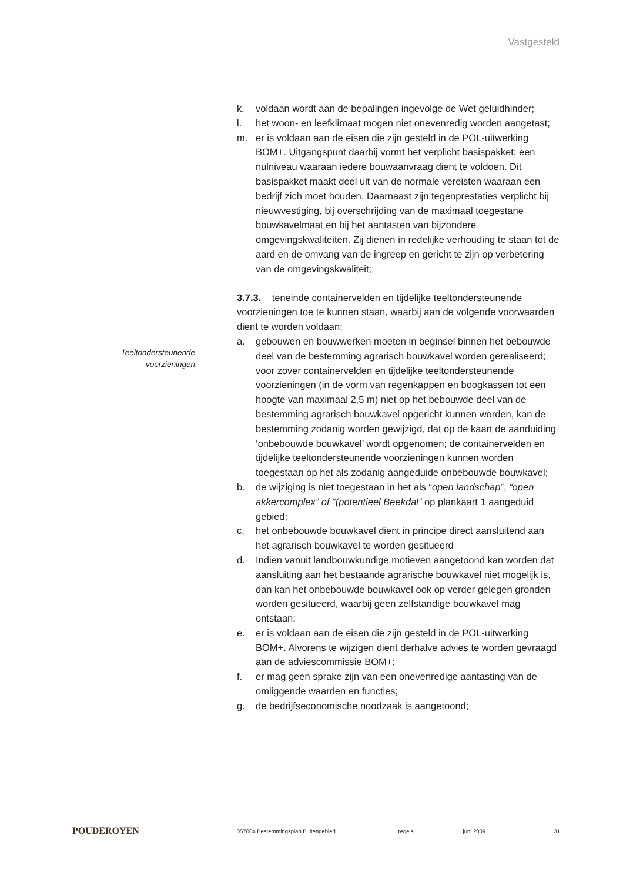Vastgesteld
Teeltondersteunende voorzieningen
k. voldaan wordt aan de bepalingen ingevolge de Wet geluidhinder;
l. het woon- en leefklimaat mogen niet onevenredig worden aangetast;
m. er is voldaan aan de eisen die zijn gesteld in de POL-uitwerking BOM+. Uitgangspunt daarbij vormt het verplicht basispakket; een nulniveau waaraan iedere bouwaanvraag dient te voldoen. Dit basispakket maakt deel uit van de normale vereisten waaraan een bedrijf zich moet houden. Daarnaast zijn tegenprestaties verplicht bij nieuwvestiging, bij overschrijding van de maximaal toegestane bouwkavelmaat en bij het aantasten van bijzondere omgevingskwaliteiten. Zij dienen in redelijke verhouding te staan tot de aard en de omvang van de ingreep en gericht te zijn op verbetering van de omgevingskwaliteit;
3.7.3. teneinde containervelden en tijdelijke teeltondersteunende voorzieningen toe te kunnen staan, waarbij aan de volgende voorwaarden dient te worden voldaan:
a. gebouwen en bouwwerken moeten in beginsel binnen het bebouwde deel van de bestemming agrarisch bouwkavel worden gerealiseerd; voor zover containervelden en tijdelijke teeltondersteunende voorzieningen (in de vorm van regenkappen en boogkassen tot een hoogte van maximaal 2,5 m) niet op het bebouwde deel van de bestemming agrarisch bouwkavel opgericht kunnen worden, kan de bestemming zodanig worden gewijzigd, dat op de kaart de aanduiding ‘onbebouwde bouwkavel’ wordt opgenomen; de containervelden en tijdelijke teeltondersteunende voorzieningen kunnen worden toegestaan op het als zodanig aangeduide onbebouwde bouwkavel;
b. de wijziging is niet toegestaan in het als “open landschap”, “open akkercomplex” of “(potentieel Beekdal” op plankaart 1 aangeduid gebied;
c. het onbebouwde bouwkavel dient in principe direct aansluitend aan het agrarisch bouwkavel te worden gesitueerd
d. Indien vanuit landbouwkundige motieven aangetoond kan worden dat aansluiting aan het bestaande agrarische bouwkavel niet mogelijk is, dan kan het onbebouwde bouwkavel ook op verder gelegen gronden worden gesitueerd, waarbij geen zelfstandige bouwkavel mag ontstaan;
e. er is voldaan aan de eisen die zijn gesteld in de POL-uitwerking BOM+. Alvorens te wijzigen dient derhalve advies te worden gevraagd aan de adviescommissie BOM+;
f. er mag geen sprake zijn van een onevenredige aantasting van de omliggende waarden en functies;
g. de bedrijfseconomische noodzaak is aangetoond;
POUDEROYEN
057004 Bestemmingsplan Buitengebied regels juni 2009 31